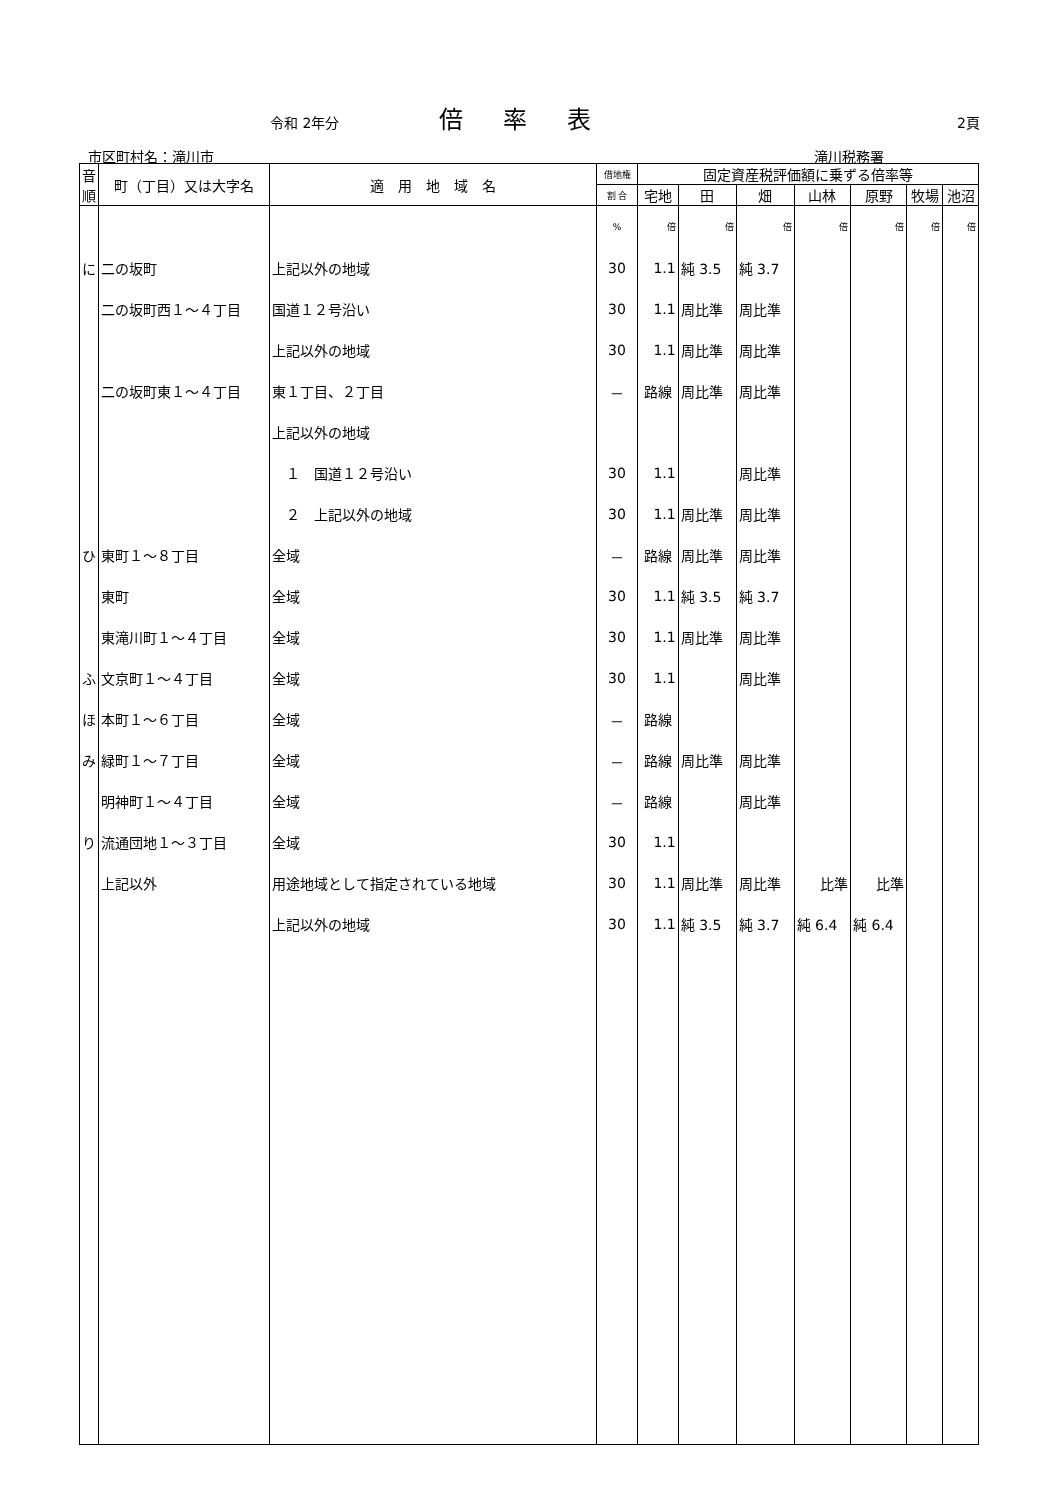令和 2年分 倍率表 2頁
市区町村名：滝川市 滝川税務署
| 音順 | 町（丁目）又は大字名 | 適 用 地 域 名 | 借地権 | 固定資産税評価額に乗ずる倍率等 | | | | | | |
| --- | --- | --- | --- | --- | --- | --- | --- | --- | --- | --- |
| | | | 割 合 | 宅地 | 田 | 畑 | 山林 | 原野 | 牧場 | 池沼 |
| | | | % | 倍 | 倍 | 倍 | 倍 | 倍 | 倍 | 倍 |
| に | 二の坂町 | 上記以外の地域 | 30 | 1.1 | 純 3.5 | 純 3.7 | | | | |
| | 二の坂町西１～４丁目 | 国道１２号沿い | 30 | 1.1 | 周比準 | 周比準 | | | | |
| | | 上記以外の地域 | 30 | 1.1 | 周比準 | 周比準 | | | | |
| | 二の坂町東１～４丁目 | 東１丁目、２丁目 | － | 路線 | 周比準 | 周比準 | | | | |
| | | 上記以外の地域 | | | | | | | | |
| | | １ 国道１２号沿い | 30 | 1.1 | | 周比準 | | | | |
| | | ２ 上記以外の地域 | 30 | 1.1 | 周比準 | 周比準 | | | | |
| ひ | 東町１～８丁目 | 全域 | － | 路線 | 周比準 | 周比準 | | | | |
| | 東町 | 全域 | 30 | 1.1 | 純 3.5 | 純 3.7 | | | | |
| | 東滝川町１～４丁目 | 全域 | 30 | 1.1 | 周比準 | 周比準 | | | | |
| ふ | 文京町１～４丁目 | 全域 | 30 | 1.1 | | 周比準 | | | | |
| ほ | 本町１～６丁目 | 全域 | － | 路線 | | | | | | |
| み | 緑町１～７丁目 | 全域 | － | 路線 | 周比準 | 周比準 | | | | |
| | 明神町１～４丁目 | 全域 | － | 路線 | | 周比準 | | | | |
| り | 流通団地１～３丁目 | 全域 | 30 | 1.1 | | | | | | |
| | 上記以外 | 用途地域として指定されている地域 | 30 | 1.1 | 周比準 | 周比準 | 比準 | 比準 | | |
| | | 上記以外の地域 | 30 | 1.1 | 純 3.5 | 純 3.7 | 純 6.4 | 純 6.4 | | |